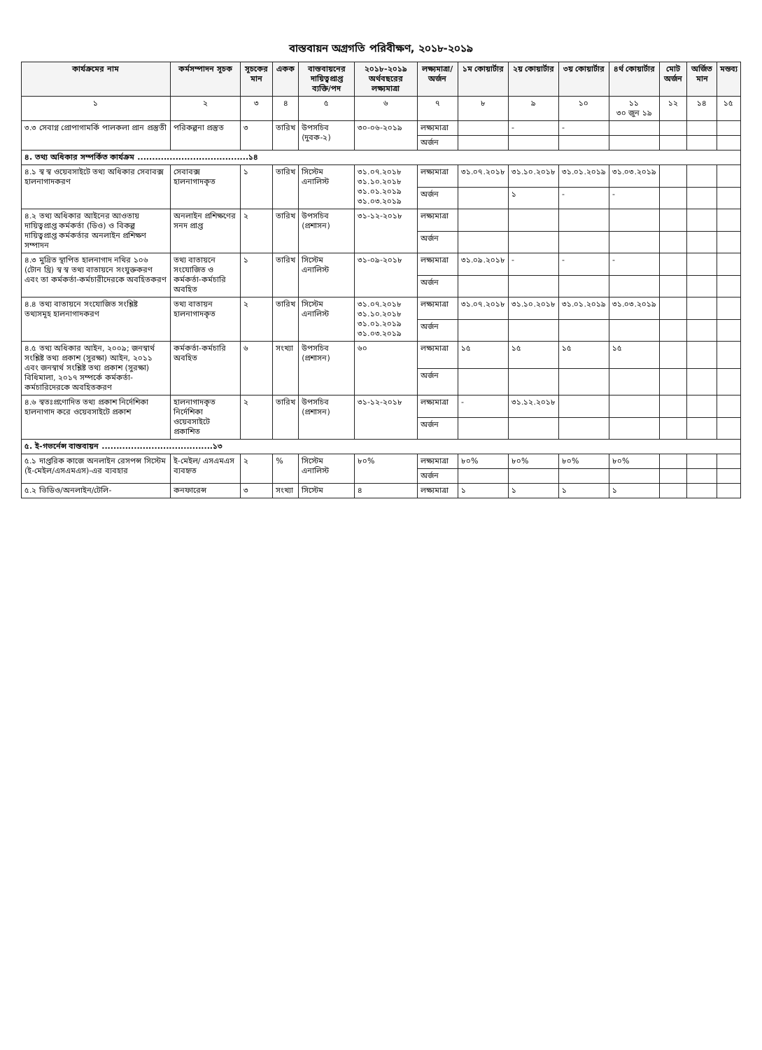বাস্তবায়ন অগ্রগতি পরিবীক্ষণ, ২০১৮-২০১৯
| কার্যক্রমের নাম | কর্মসম্পাদন সূচক | সূচকের মান | একক | বাস্তবায়নের দায়িত্বপ্রাপ্ত ব্যক্তি/পদ | ২০১৮-২০১৯ অর্থবছরের লক্ষ্যমাত্রা | লক্ষ্যমাত্রা/ অর্জন | ১ম কোয়ার্টার | ২য় কোয়ার্টার | ৩য় কোয়ার্টার | ৪র্থ কোয়ার্টার | মোট অর্জন | অর্জিত মান | মন্তব্য |
| --- | --- | --- | --- | --- | --- | --- | --- | --- | --- | --- | --- | --- | --- |
| ১ | ২ | ৩ | ৪ | ৫ | ৬ | ৭ | ৮ | ৯ | ১০ | ১১ ৩০ জুন ১৯ | ১২ | ১৪ | ১৫ |
| ৩.৩ সেবাগ্ন প্রোপাগামর্কি পালকলা প্রান প্রস্তুতী | পরিকল্পনা প্রস্তুত | ৩ | তারিখ | উপসচিব (দুবক-২) | ৩০-০৬-২০১৯ | লক্ষ্যমাত্রা | | - | - | | | | |
| | | | | | | অর্জন | | | | | | | |
| ৪. তথ্য অধিকার সম্পর্কিত কার্যক্রম ......................................১৪ | | | | | | | | | | | | | |
| ৪.১ স্ব স্ব ওয়েবসাইটে তথ্য অধিকার সেবাবক্স হালনাগাদকরণ | সেবাবক্স হালনাগাদকৃত | ১ | তারিখ | সিস্টেম এনালিস্ট | ৩১.০৭.২০১৮ ৩১.১০.২০১৮ ৩১.০১.২০১৯ ৩১.০৩.২০১৯ | লক্ষ্যমাত্রা | ৩১.০৭.২০১৮ | ৩১.১০.২০১৮ | ৩১.০১.২০১৯ | ৩১.০৩.২০১৯ | | | |
| | | | | | | অর্জন | | ১ | - | - | | | |
| ৪.২ তথ্য অধিকার আইনের আওতায় দায়িত্বপ্রাপ্ত কর্মকর্তা (ডিও) ও বিকল্প দায়িত্বপ্রাপ্ত কর্মকর্তার অনলাইন প্রশিক্ষণ সম্পাদন | অনলাইন প্রশিক্ষণের সনদ প্রাপ্ত | ২ | তারিখ | উপসচিব (প্রশাসন) | ৩১-১২-২০১৮ | লক্ষ্যমাত্রা | | | | | | | |
| | | | | | | অর্জন | | | | | | | |
| ৪.৩ মুদ্রিত স্থাপিত হালনাগাদ নথির ১০৬ (টোন থ্রি) স্ব স্ব তথ্য বাতায়নে সংযুক্তকরণ এবং তা কর্মকর্তা-কর্মচারীদেরকে অবহিতকরণ | তথ্য বাতায়নে সংযোজিত ও কর্মকর্তা-কর্মচারি অবহিত | ১ | তারিখ | সিস্টেম এনালিস্ট | ৩১-০৯-২০১৮ | লক্ষ্যমাত্রা | ৩১.০৯.২০১৮ | - | - | - | | | |
| | | | | | | অর্জন | | | | | | | |
| ৪.৪ তথ্য বাতায়নে সংযোজিত সংশ্লিষ্ট তথ্যসমূহ হালনাগাদকরণ | তথ্য বাতায়ন হালনাগাদকৃত | ২ | তারিখ | সিস্টেম এনালিস্ট | ৩১.০৭.২০১৮ ৩১.১০.২০১৮ ৩১.০১.২০১৯ ৩১.০৩.২০১৯ | লক্ষ্যমাত্রা | ৩১.০৭.২০১৮ | ৩১.১০.২০১৮ | ৩১.০১.২০১৯ | ৩১.০৩.২০১৯ | | | |
| | | | | | | অর্জন | | | | | | | |
| ৪.৫ তথ্য অধিকার আইন, ২০০৯; জনস্বার্থ সংশ্লিষ্ট তথ্য প্রকাশ (সুরক্ষা) আইন, ২০১১ এবং জনস্বার্থ সংশ্লিষ্ট তথ্য প্রকাশ (সুরক্ষা) বিধিমালা, ২০১৭ সম্পর্কে কর্মকর্তা-কর্মচারিদেরকে অবহিতকরণ | কর্মকর্তা-কর্মচারি অবহিত | ৬ | সংখ্যা | উপসচিব (প্রশাসন) | ৬০ | লক্ষ্যমাত্রা | ১৫ | ১৫ | ১৫ | ১৫ | | | |
| | | | | | | অর্জন | | | | | | | |
| ৪.৬ স্বতঃপ্রণোদিত তথ্য প্রকাশ নির্দেশিকা হালনাগাদ করে ওয়েবসাইটে প্রকাশ | হালনাগাদকৃত নির্দেশিকা ওয়েবসাইটে প্রকাশিত | ২ | তারিখ | উপসচিব (প্রশাসন) | ৩১-১২-২০১৮ | লক্ষ্যমাত্রা | - | ৩১.১২.২০১৮ | | | | | |
| | | | | | | অর্জন | | | | | | | |
| ৫. ই-গভর্নেন্স বাস্তবায়ন ......................................১৩ | | | | | | | | | | | | | |
| ৫.১ দাপ্তরিক কাজে অনলাইন রেসপন্স সিস্টেম (ই-মেইল/এসএমএস)-এর ব্যবহার | ই-মেইল/ এসএমএস ব্যবহৃত | ২ | % | সিস্টেম এনালিস্ট | ৮০% | লক্ষ্যমাত্রা | ৮০% | ৮০% | ৮০% | ৮০% | | | |
| | | | | | | অর্জন | | | | | | | |
| ৫.২ ভিডিও/অনলাইন/টেলি- | কনফারেন্স | ৩ | সংখ্যা | সিস্টেম | ৪ | লক্ষ্যমাত্রা | ১ | ১ | ১ | ১ | | | |